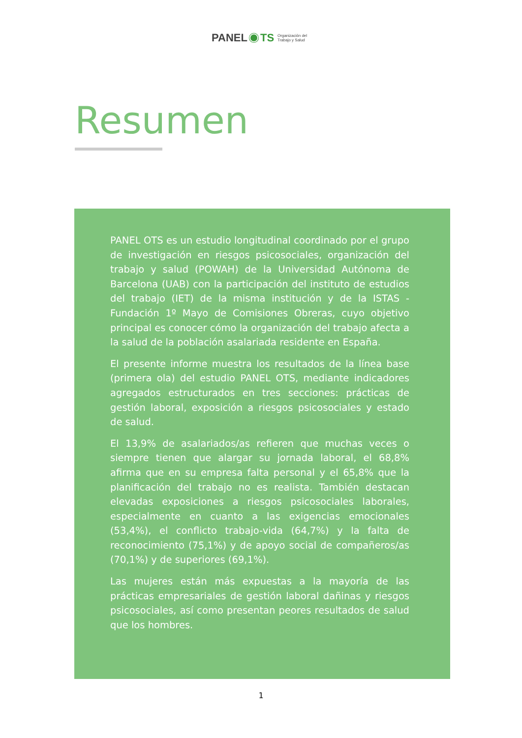PANEL TS Organización del
Trabajo y Salud
Resumen
PANEL OTS es un estudio longitudinal coordinado por el grupo de investigación en riesgos psicosociales, organización del trabajo y salud (POWAH) de la Universidad Autónoma de Barcelona (UAB) con la participación del instituto de estudios del trabajo (IET) de la misma institución y de la ISTAS - Fundación 1º Mayo de Comisiones Obreras, cuyo objetivo principal es conocer cómo la organización del trabajo afecta a la salud de la población asalariada residente en España.
El presente informe muestra los resultados de la línea base (primera ola) del estudio PANEL OTS, mediante indicadores agregados estructurados en tres secciones: prácticas de gestión laboral, exposición a riesgos psicosociales y estado de salud.
El 13,9% de asalariados/as refieren que muchas veces o siempre tienen que alargar su jornada laboral, el 68,8% afirma que en su empresa falta personal y el 65,8% que la planificación del trabajo no es realista. También destacan elevadas exposiciones a riesgos psicosociales laborales, especialmente en cuanto a las exigencias emocionales (53,4%), el conflicto trabajo-vida (64,7%) y la falta de reconocimiento (75,1%) y de apoyo social de compañeros/as (70,1%) y de superiores (69,1%).
Las mujeres están más expuestas a la mayoría de las prácticas empresariales de gestión laboral dañinas y riesgos psicosociales, así como presentan peores resultados de salud que los hombres.
1